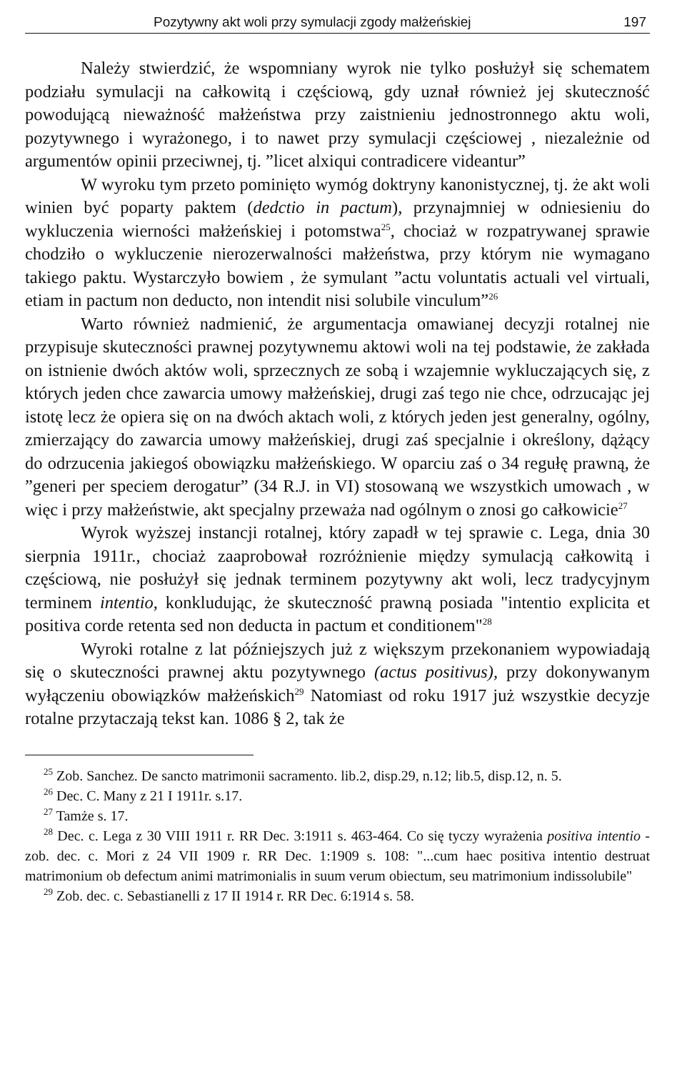Pozytywny akt woli przy symulacji zgody małżeńskiej 197
Należy stwierdzić, że wspomniany wyrok nie tylko posłużył się schematem podziału symulacji na całkowitą i częściową, gdy uznał również jej skuteczność powodującą nieważność małżeństwa przy zaistnieniu jednostronnego aktu woli, pozytywnego i wyrażonego, i to nawet przy symulacji częściowej , niezależnie od argumentów opinii przeciwnej, tj. ”licet alxiqui contradicere videantur”
W wyroku tym przeto pominięto wymóg doktryny kanonistycznej, tj. że akt woli winien być poparty paktem (dedctio in pactum), przynajmniej w odniesieniu do wykluczenia wierności małżeńskiej i potomstwa<sup>25</sup>, chociaż w rozpatrywanej sprawie chodziło o wykluczenie nierozerwalności małżeństwa, przy którym nie wymagano takiego paktu. Wystarczyło bowiem , że symulant ”actu voluntatis actuali vel virtuali, etiam in pactum non deducto, non intendit nisi solubile vinculum”<sup>26</sup>
Warto również nadmienić, że argumentacja omawianej decyzji rotalnej nie przypisuje skuteczności prawnej pozytywnemu aktowi woli na tej podstawie, że zakłada on istnienie dwóch aktów woli, sprzecznych ze sobą i wzajemnie wykluczających się, z których jeden chce zawarcia umowy małżeńskiej, drugi zaś tego nie chce, odrzucając jej istotę lecz że opiera się on na dwóch aktach woli, z których jeden jest generalny, ogólny, zmierzający do zawarcia umowy małżeńskiej, drugi zaś specjalnie i określony, dążący do odrzucenia jakiegoś obowiązku małżeńskiego. W oparciu zaś o 34 regułę prawną, że ”generi per speciem derogatur” (34 R.J. in VI) stosowaną we wszystkich umowach , w więc i przy małżeństwie, akt specjalny przeważa nad ogólnym o znosi go całkowicie<sup>27</sup>
Wyrok wyższej instancji rotalnej, który zapadł w tej sprawie c. Lega, dnia 30 sierpnia 1911r., chociaż zaaprobował rozróżnienie między symulacją całkowitą i częściową, nie posłużył się jednak terminem pozytywny akt woli, lecz tradycyjnym terminem intentio, konkludując, że skuteczność prawną posiada "intentio explicita et positiva corde retenta sed non deducta in pactum et conditionem"<sup>28</sup>
Wyroki rotalne z lat późniejszych już z większym przekonaniem wypowiadają się o skuteczności prawnej aktu pozytywnego (actus positivus), przy dokonywanym wyłączeniu obowiązków małżeńskich<sup>29</sup> Natomiast od roku 1917 już wszystkie decyzje rotalne przytaczają tekst kan. 1086 § 2, tak że
<sup>25</sup> Zob. Sanchez. De sancto matrimonii sacramento. lib.2, disp.29, n.12; lib.5, disp.12, n. 5.
<sup>26</sup> Dec. C. Many z 21 I 1911r. s.17.
<sup>27</sup> Tamże s. 17.
<sup>28</sup> Dec. c. Lega z 30 VIII 1911 r. RR Dec. 3:1911 s. 463-464. Co się tyczy wyrażenia positiva intentio - zob. dec. c. Mori z 24 VII 1909 r. RR Dec. 1:1909 s. 108: "...cum haec positiva intentio destruat matrimonium ob defectum animi matrimonialis in suum verum obiectum, seu matrimonium indissolubile"
<sup>29</sup> Zob. dec. c. Sebastianelli z 17 II 1914 r. RR Dec. 6:1914 s. 58.